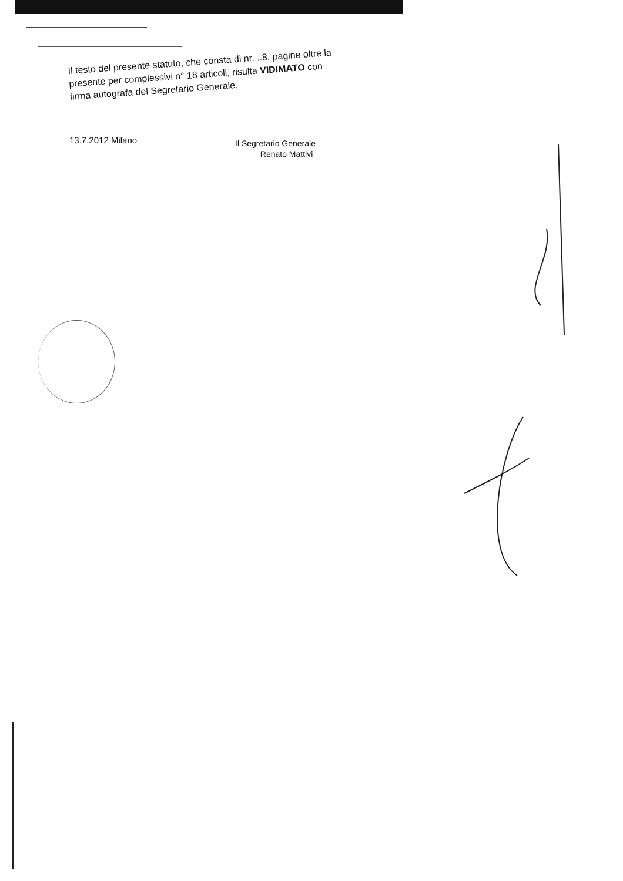Il testo del presente statuto, che consta di nr. ..8. pagine oltre la presente per complessivi n° 18 articoli, risulta VIDIMATO con firma autografa del Segretario Generale.
13.7.2012 Milano
Il Segretario Generale
Renato Mattivi